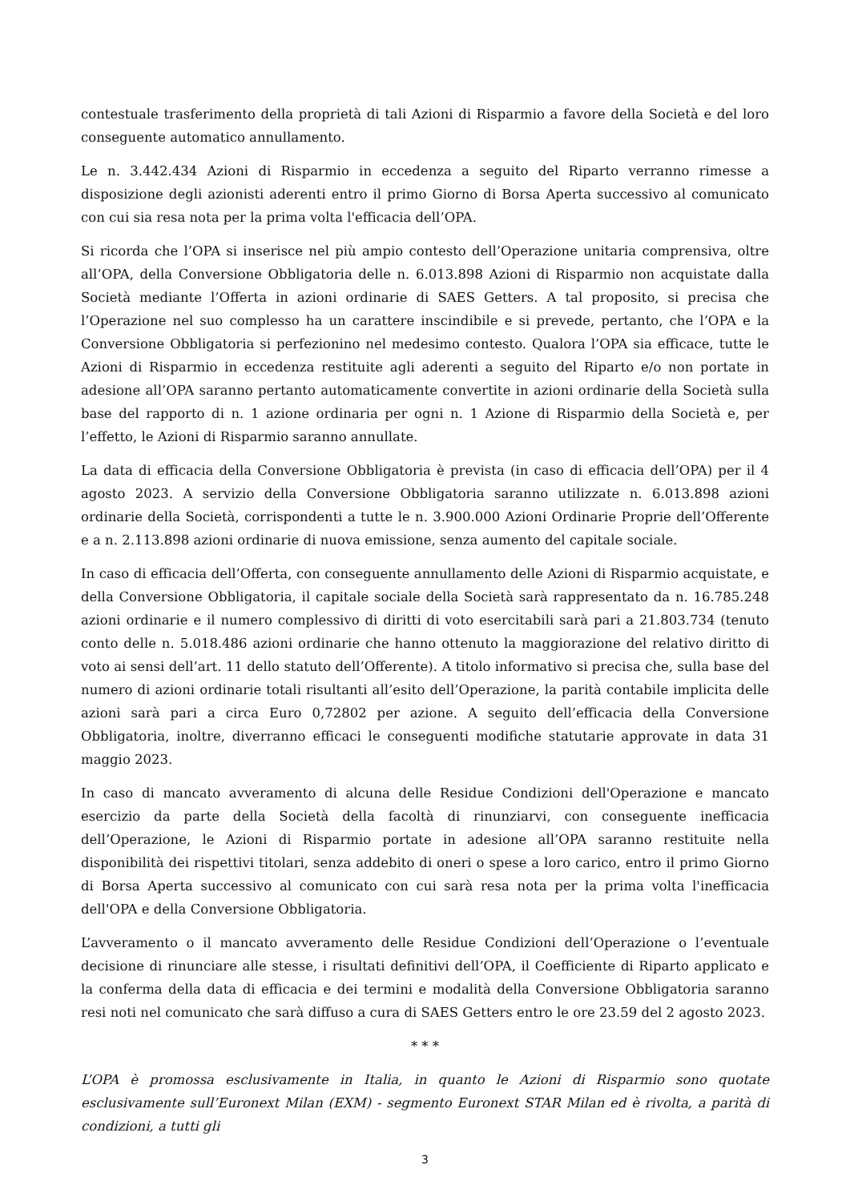contestuale trasferimento della proprietà di tali Azioni di Risparmio a favore della Società e del loro conseguente automatico annullamento.
Le n. 3.442.434 Azioni di Risparmio in eccedenza a seguito del Riparto verranno rimesse a disposizione degli azionisti aderenti entro il primo Giorno di Borsa Aperta successivo al comunicato con cui sia resa nota per la prima volta l'efficacia dell’OPA.
Si ricorda che l’OPA si inserisce nel più ampio contesto dell’Operazione unitaria comprensiva, oltre all’OPA, della Conversione Obbligatoria delle n. 6.013.898 Azioni di Risparmio non acquistate dalla Società mediante l’Offerta in azioni ordinarie di SAES Getters. A tal proposito, si precisa che l’Operazione nel suo complesso ha un carattere inscindibile e si prevede, pertanto, che l’OPA e la Conversione Obbligatoria si perfezionino nel medesimo contesto. Qualora l’OPA sia efficace, tutte le Azioni di Risparmio in eccedenza restituite agli aderenti a seguito del Riparto e/o non portate in adesione all’OPA saranno pertanto automaticamente convertite in azioni ordinarie della Società sulla base del rapporto di n. 1 azione ordinaria per ogni n. 1 Azione di Risparmio della Società e, per l’effetto, le Azioni di Risparmio saranno annullate.
La data di efficacia della Conversione Obbligatoria è prevista (in caso di efficacia dell’OPA) per il 4 agosto 2023. A servizio della Conversione Obbligatoria saranno utilizzate n. 6.013.898 azioni ordinarie della Società, corrispondenti a tutte le n. 3.900.000 Azioni Ordinarie Proprie dell’Offerente e a n. 2.113.898 azioni ordinarie di nuova emissione, senza aumento del capitale sociale.
In caso di efficacia dell’Offerta, con conseguente annullamento delle Azioni di Risparmio acquistate, e della Conversione Obbligatoria, il capitale sociale della Società sarà rappresentato da n. 16.785.248 azioni ordinarie e il numero complessivo di diritti di voto esercitabili sarà pari a 21.803.734 (tenuto conto delle n. 5.018.486 azioni ordinarie che hanno ottenuto la maggiorazione del relativo diritto di voto ai sensi dell’art. 11 dello statuto dell’Offerente). A titolo informativo si precisa che, sulla base del numero di azioni ordinarie totali risultanti all’esito dell’Operazione, la parità contabile implicita delle azioni sarà pari a circa Euro 0,72802 per azione. A seguito dell’efficacia della Conversione Obbligatoria, inoltre, diverranno efficaci le conseguenti modifiche statutarie approvate in data 31 maggio 2023.
In caso di mancato avveramento di alcuna delle Residue Condizioni dell'Operazione e mancato esercizio da parte della Società della facoltà di rinunziarvi, con conseguente inefficacia dell’Operazione, le Azioni di Risparmio portate in adesione all’OPA saranno restituite nella disponibilità dei rispettivi titolari, senza addebito di oneri o spese a loro carico, entro il primo Giorno di Borsa Aperta successivo al comunicato con cui sarà resa nota per la prima volta l'inefficacia dell'OPA e della Conversione Obbligatoria.
L’avveramento o il mancato avveramento delle Residue Condizioni dell’Operazione o l’eventuale decisione di rinunciare alle stesse, i risultati definitivi dell’OPA, il Coefficiente di Riparto applicato e la conferma della data di efficacia e dei termini e modalità della Conversione Obbligatoria saranno resi noti nel comunicato che sarà diffuso a cura di SAES Getters entro le ore 23.59 del 2 agosto 2023.
* * *
L’OPA è promossa esclusivamente in Italia, in quanto le Azioni di Risparmio sono quotate esclusivamente sull’Euronext Milan (EXM) - segmento Euronext STAR Milan ed è rivolta, a parità di condizioni, a tutti gli
3